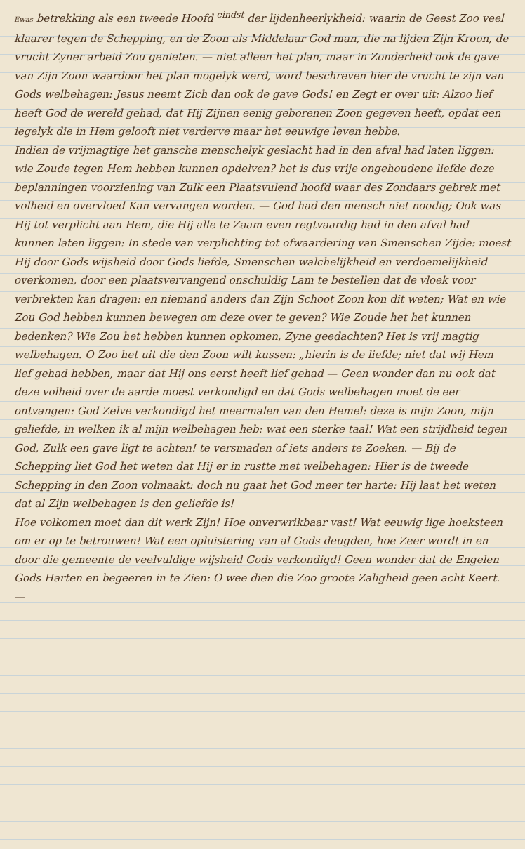Ewas betrekking als een tweede Hoofd <sup>eindst</sup> der lijdenheerlykheid: waarin de Geest Zoo veel klaarer tegen de Schepping, en de Zoon als Middelaar God man, die na lijden Zijn Kroon, de vrucht Zyner arbeid Zou genieten. — niet alleen het plan, maar in Zonderheid ook de gave van Zijn Zoon waardoor het plan mogelyk werd, word beschreven hier de vrucht te zijn van Gods welbehagen: Jesus neemt Zich dan ook de gave Gods! en Zegt er over uit: Alzoo lief heeft God de wereld gehad, dat Hij Zijnen eenig geborenen Zoon gegeven heeft, opdat een iegelyk die in Hem gelooft niet verderve maar het eeuwige leven hebbe.
Indien de vrijmagtige het gansche menschelyk geslacht had in den afval had laten liggen: wie Zoude tegen Hem hebben kunnen opdelven? het is dus vrije ongehoudene liefde deze beplanningen voorziening van Zulk een Plaatsvulend hoofd waar des Zondaars gebrek met volheid en overvloed Kan vervangen worden. — God had den mensch niet noodig; Ook was Hij tot verplicht aan Hem, die Hij alle te Zaam even regtvaardig had in den afval had kunnen laten liggen: In stede van verplichting tot ofwaardering van Smenschen Zijde: moest Hij door Gods wijsheid door Gods liefde, Smenschen walchelijkheid en verdoemelijkheid overkomen, door een plaatsvervangend onschuldig Lam te bestellen dat de vloek voor verbrekten kan dragen: en niemand anders dan Zijn Schoot Zoon kon dit weten; Wat en wie Zou God hebben kunnen bewegen om deze over te geven? Wie Zoude het het kunnen bedenken? Wie Zou het hebben kunnen opkomen, Zyne geedachten? Het is vrij magtig welbehagen. O Zoo het uit die den Zoon wilt kussen: „hierin is de liefde; niet dat wij Hem lief gehad hebben, maar dat Hij ons eerst heeft lief gehad — Geen wonder dan nu ook dat deze volheid over de aarde moest verkondigd en dat Gods welbehagen moet de eer ontvangen: God Zelve verkondigd het meermalen van den Hemel: deze is mijn Zoon, mijn geliefde, in welken ik al mijn welbehagen heb: wat een sterke taal! Wat een strijdheid tegen God, Zulk een gave ligt te achten! te versmaden of iets anders te Zoeken. — Bij de Schepping liet God het weten dat Hij er in rustte met welbehagen: Hier is de tweede Schepping in den Zoon volmaakt: doch nu gaat het God meer ter harte: Hij laat het weten dat al Zijn welbehagen is den geliefde is!
Hoe volkomen moet dan dit werk Zijn! Hoe onverwrikbaar vast! Wat eeuwig lige hoeksteen om er op te betrouwen! Wat een opluistering van al Gods deugden, hoe Zeer wordt in en door die gemeente de veelvuldige wijsheid Gods verkondigd! Geen wonder dat de Engelen Gods Harten en begeeren in te Zien: O wee dien die Zoo groote Zaligheid geen acht Keert. —